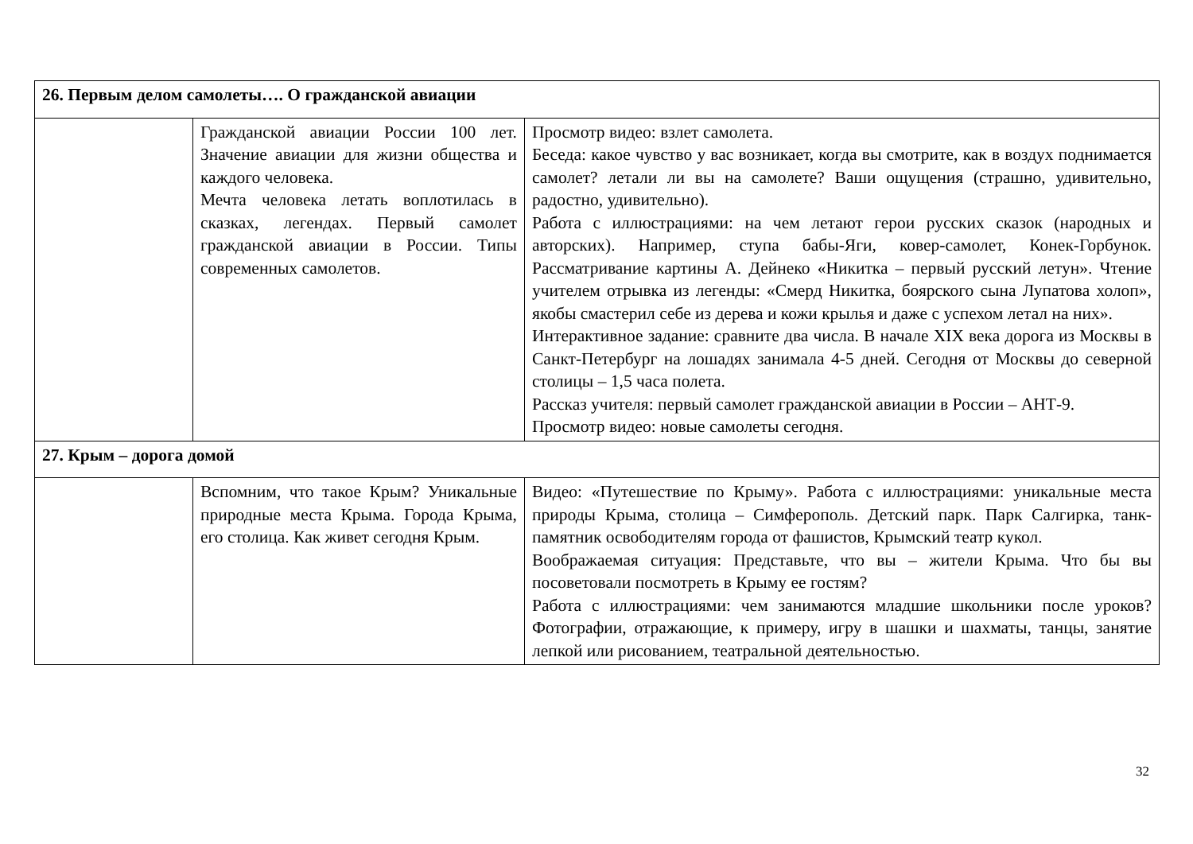| 26. Первым делом самолеты…. О гражданской авиации | | |
| | Гражданской авиации России 100 лет. Значение авиации для жизни общества и каждого человека. Мечта человека летать воплотилась в сказках, легендах. Первый самолет гражданской авиации в России. Типы современных самолетов. | Просмотр видео: взлет самолета. Беседа: какое чувство у вас возникает, когда вы смотрите, как в воздух поднимается самолет? летали ли вы на самолете? Ваши ощущения (страшно, удивительно, радостно, удивительно). Работа с иллюстрациями: на чем летают герои русских сказок (народных и авторских). Например, ступа бабы-Яги, ковер-самолет, Конек-Горбунок. Рассматривание картины А. Дейнеко «Никитка – первый русский летун». Чтение учителем отрывка из легенды: «Смерд Никитка, боярского сына Лупатова холоп», якобы смастерил себе из дерева и кожи крылья и даже с успехом летал на них». Интерактивное задание: сравните два числа. В начале XIX века дорога из Москвы в Санкт-Петербург на лошадях занимала 4-5 дней. Сегодня от Москвы до северной столицы – 1,5 часа полета. Рассказ учителя: первый самолет гражданской авиации в России – АНТ-9. Просмотр видео: новые самолеты сегодня. |
| 27. Крым – дорога домой | | |
| | Вспомним, что такое Крым? Уникальные природные места Крыма. Города Крыма, его столица. Как живет сегодня Крым. | Видео: «Путешествие по Крыму». Работа с иллюстрациями: уникальные места природы Крыма, столица – Симферополь. Детский парк. Парк Салгирка, танк-памятник освободителям города от фашистов, Крымский театр кукол. Воображаемая ситуация: Представьте, что вы – жители Крыма. Что бы вы посоветовали посмотреть в Крыму ее гостям? Работа с иллюстрациями: чем занимаются младшие школьники после уроков? Фотографии, отражающие, к примеру, игру в шашки и шахматы, танцы, занятие лепкой или рисованием, театральной деятельностью. |
32